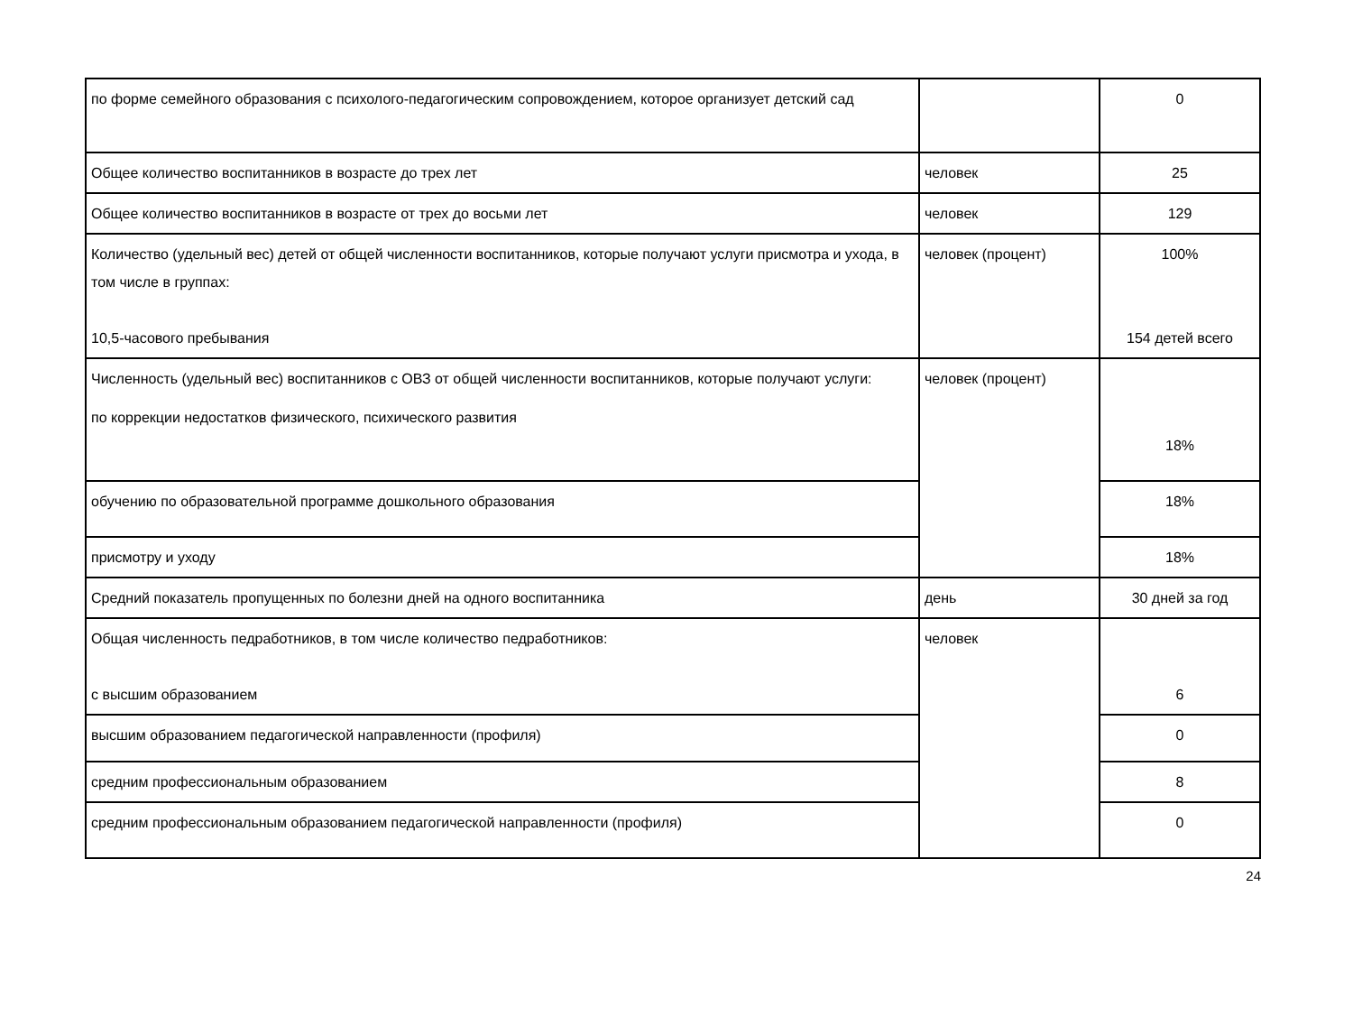| по форме семейного образования с психолого-педагогическим сопровождением, которое организует детский сад | | 0 |
| Общее количество воспитанников в возрасте до трех лет | человек | 25 |
| Общее количество воспитанников в возрасте от трех до восьми лет | человек | 129 |
| Количество (удельный вес) детей от общей численности воспитанников, которые получают услуги присмотра и ухода, в том числе в группах: 10,5-часового пребывания | человек (процент) | 100% 154 детей всего |
| Численность (удельный вес) воспитанников с ОВЗ от общей численности воспитанников, которые получают услуги: по коррекции недостатков физического, психического развития | человек (процент) | 18% |
| обучению по образовательной программе дошкольного образования | | 18% |
| присмотру и уходу | | 18% |
| Средний показатель пропущенных по болезни дней на одного воспитанника | день | 30 дней за год |
| Общая численность педработников, в том числе количество педработников: с высшим образованием | человек | 6 |
| высшим образованием педагогической направленности (профиля) | | 0 |
| средним профессиональным образованием | | 8 |
| средним профессиональным образованием педагогической направленности (профиля) | | 0 |
24